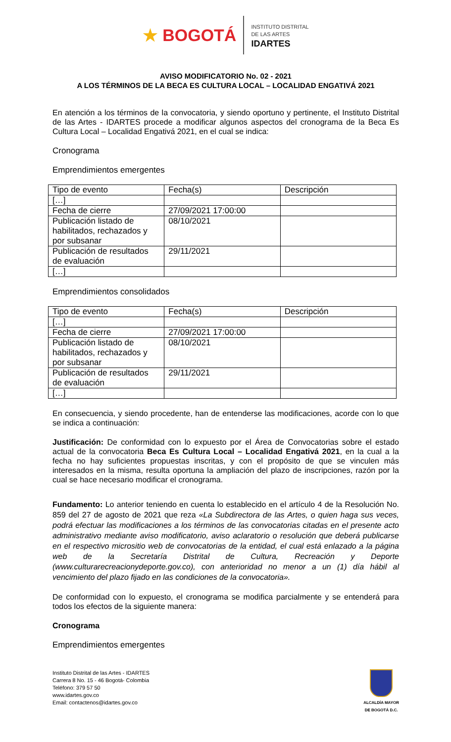★ BOGOTÁ
INSTITUTO DISTRITAL
DE LAS ARTES
IDARTES
AVISO MODIFICATORIO No. 02 - 2021
A LOS TÉRMINOS DE LA BECA ES CULTURA LOCAL – LOCALIDAD ENGATIVÁ 2021
En atención a los términos de la convocatoria, y siendo oportuno y pertinente, el Instituto Distrital de las Artes - IDARTES procede a modificar algunos aspectos del cronograma de la Beca Es Cultura Local – Localidad Engativá 2021, en el cual se indica:
Cronograma
Emprendimientos emergentes
| Tipo de evento | Fecha(s) | Descripción |
| […] | | |
| Fecha de cierre | 27/09/2021 17:00:00 | |
| Publicación listado de habilitados, rechazados y por subsanar | 08/10/2021 | |
| Publicación de resultados de evaluación | 29/11/2021 | |
| […] | | |
Emprendimientos consolidados
| Tipo de evento | Fecha(s) | Descripción |
| […] | | |
| Fecha de cierre | 27/09/2021 17:00:00 | |
| Publicación listado de habilitados, rechazados y por subsanar | 08/10/2021 | |
| Publicación de resultados de evaluación | 29/11/2021 | |
| […] | | |
En consecuencia, y siendo procedente, han de entenderse las modificaciones, acorde con lo que se indica a continuación:
Justificación: De conformidad con lo expuesto por el Área de Convocatorias sobre el estado actual de la convocatoria Beca Es Cultura Local – Localidad Engativá 2021, en la cual a la fecha no hay suficientes propuestas inscritas, y con el propósito de que se vinculen más interesados en la misma, resulta oportuna la ampliación del plazo de inscripciones, razón por la cual se hace necesario modificar el cronograma.
Fundamento: Lo anterior teniendo en cuenta lo establecido en el artículo 4 de la Resolución No. 859 del 27 de agosto de 2021 que reza «La Subdirectora de las Artes, o quien haga sus veces, podrá efectuar las modificaciones a los términos de las convocatorias citadas en el presente acto administrativo mediante aviso modificatorio, aviso aclaratorio o resolución que deberá publicarse en el respectivo micrositio web de convocatorias de la entidad, el cual está enlazado a la página web de la Secretaría Distrital de Cultura, Recreación y Deporte (www.culturarecreacionydeporte.gov.co), con anterioridad no menor a un (1) día hábil al vencimiento del plazo fijado en las condiciones de la convocatoria».
De conformidad con lo expuesto, el cronograma se modifica parcialmente y se entenderá para todos los efectos de la siguiente manera:
Cronograma
Emprendimientos emergentes
Instituto Distrital de las Artes - IDARTES
Carrera 8 No. 15 - 46 Bogotá- Colombia
Teléfono: 379 57 50
www.idartes.gov.co
Email: contactenos@idartes.gov.co
ALCALDÍA MAYOR
DE BOGOTÁ D.C.